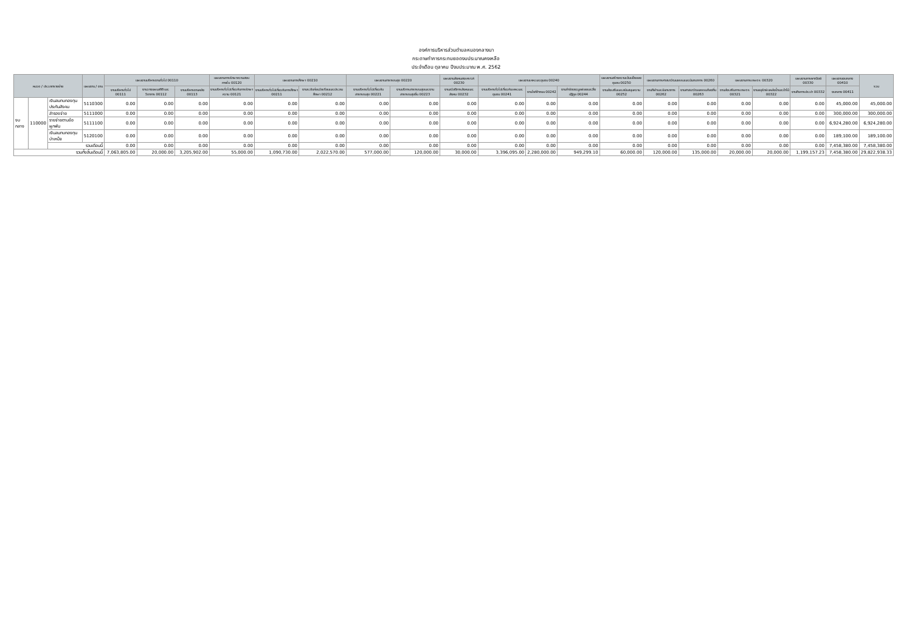องค์การบริหารส่วนตำบลหนองกลางนา
กระดาษทำการกระทบยอดงบประมาณคงเหลือ
ประจำเดือน ตุลาคม ปีงบประมาณ พ.ศ. 2562
| หมวด / ประเภทรายจ่าย | | | แผนงาน / งาน | แผนงานบริหารงานทั่วไป 00110 | | | แผนงานการรักษาความสงบภายใน 00120 | แผนงานการศึกษา 00210 | | แผนงานสาธารณสุข 00220 | | แผนงานสังคมสงเคราะห์ 00230 | แผนงานเคหะและชุมชน 00240 | | | แผนงานสร้างความเข้มแข็งของชุมชน 00250 | แผนงานการศาสนาวัฒนธรรมและนันทนาการ 00260 | | แผนงานการเกษตร 00320 | | แผนงานการพาณิชย์ 00330 | แผนงานงบกลาง 00410 | รวม |
| --- | --- | --- | --- | --- | --- | --- | --- | --- | --- | --- | --- | --- | --- | --- | --- | --- | --- | --- | --- | --- | --- | --- | --- |
| | | | | งานบริหารทั่วไป 00111 | งานวางแผนสถิติและวิชาการ 00112 | งานบริหารงานคลัง 00113 | งานบริหารทั่วไปเกี่ยวกับการรักษาความ 00121 | งานบริหารทั่วไปเกี่ยวกับการศึกษา 00211 | งานระดับก่อนวัยเรียนและประถมศึกษา 00212 | งานบริหารทั่วไปเกี่ยวกับสาธารณสุข 00221 | งานบริการสาธารณสุขและงานสาธารณสุขอื่น 00223 | งานสวัสดิการสังคมและสังคม 00232 | งานบริหารทั่วไปเกี่ยวกับเคหะและชุมชน 00241 | งานไฟฟ้าถนน 00242 | งานกำจัดขยะมูลฝอยและสิ่งปฏิกูล 00244 | งานส่งเสริมและสนับสนุนความ 00252 | งานกีฬาและนันทนาการ 00262 | งานศาสนาวัฒนธรรมท้องถิ่น 00263 | งานส่งเสริมการเกษตร 00321 | งานอนุรักษ์แหล่งน้ำและป่าไม้ 00322 | งานกิจการประปา 00332 | งบกลาง 00411 | |
| งบกลาง | 110000 | เงินสมทบกองทุนประกันสังคม | 5110300 | 0.00 | 0.00 | 0.00 | 0.00 | 0.00 | 0.00 | 0.00 | 0.00 | 0.00 | 0.00 | 0.00 | 0.00 | 0.00 | 0.00 | 0.00 | 0.00 | 0.00 | 0.00 | 45,000.00 | 45,000.00 |
| | | สำรองจ่าย | 5111000 | 0.00 | 0.00 | 0.00 | 0.00 | 0.00 | 0.00 | 0.00 | 0.00 | 0.00 | 0.00 | 0.00 | 0.00 | 0.00 | 0.00 | 0.00 | 0.00 | 0.00 | 0.00 | 300,000.00 | 300,000.00 |
| | | รายจ่ายตามข้อผูกพัน | 5111100 | 0.00 | 0.00 | 0.00 | 0.00 | 0.00 | 0.00 | 0.00 | 0.00 | 0.00 | 0.00 | 0.00 | 0.00 | 0.00 | 0.00 | 0.00 | 0.00 | 0.00 | 0.00 | 6,924,280.00 | 6,924,280.00 |
| | | เงินสมทบกองทุนบำเหน็จ | 5120100 | 0.00 | 0.00 | 0.00 | 0.00 | 0.00 | 0.00 | 0.00 | 0.00 | 0.00 | 0.00 | 0.00 | 0.00 | 0.00 | 0.00 | 0.00 | 0.00 | 0.00 | 0.00 | 189,100.00 | 189,100.00 |
| | | รวมเดือนนี้ | | 0.00 | 0.00 | 0.00 | 0.00 | 0.00 | 0.00 | 0.00 | 0.00 | 0.00 | 0.00 | 0.00 | 0.00 | 0.00 | 0.00 | 0.00 | 0.00 | 0.00 | 0.00 | 7,458,380.00 | 7,458,380.00 |
| รวมทั้งสิ้นเดือนนี้ | | | | 7,063,805.00 | 20,000.00 | 3,205,902.00 | 55,000.00 | 1,090,730.00 | 2,022,570.00 | 577,000.00 | 120,000.00 | 30,000.00 | 3,396,095.00 | 2,280,000.00 | 949,299.10 | 60,000.00 | 120,000.00 | 135,000.00 | 20,000.00 | 20,000.00 | 1,199,157.23 | 7,458,380.00 | 29,822,938.33 |